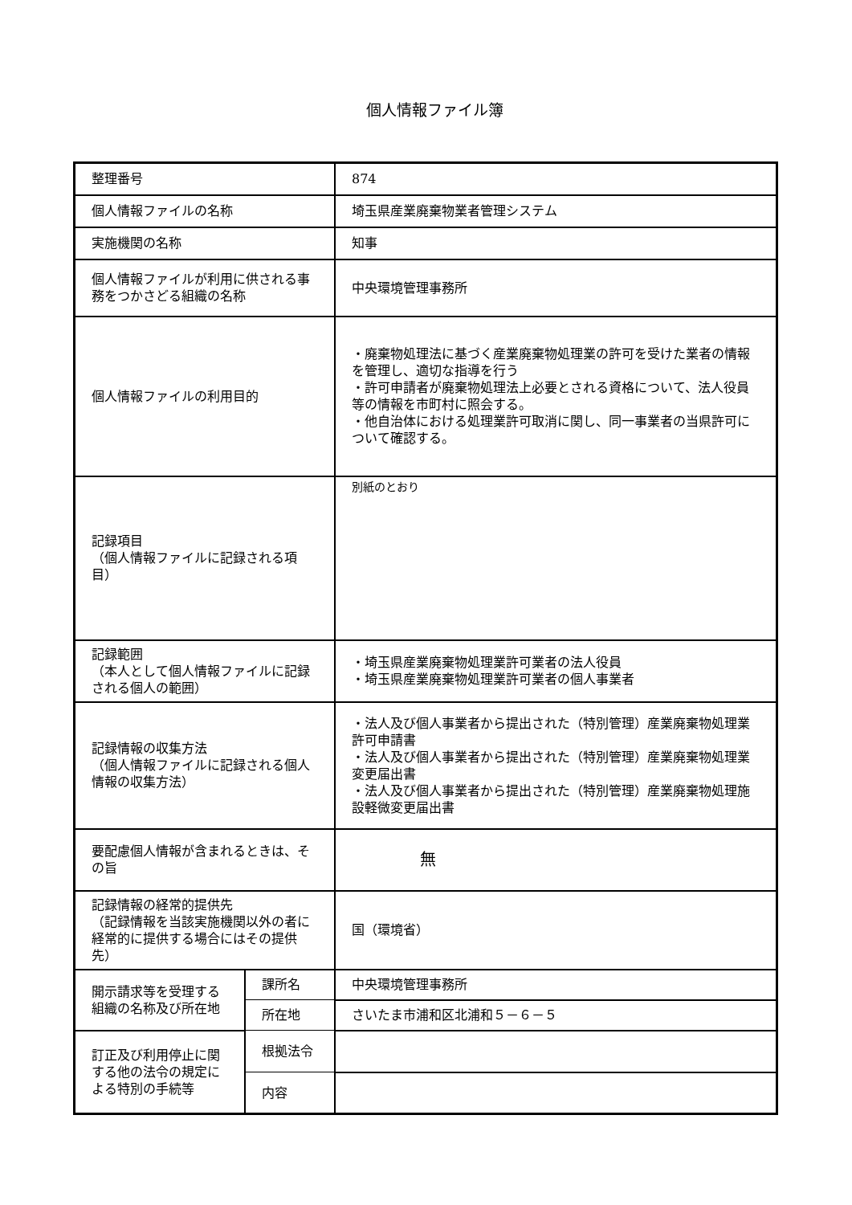個人情報ファイル簿
| 整理番号 | | 874 |
| 個人情報ファイルの名称 | | 埼玉県産業廃棄物業者管理システム |
| 実施機関の名称 | | 知事 |
| 個人情報ファイルが利用に供される事務をつかさどる組織の名称 | | 中央環境管理事務所 |
| 個人情報ファイルの利用目的 | | ・廃棄物処理法に基づく産業廃棄物処理業の許可を受けた業者の情報を管理し、適切な指導を行う ・許可申請者が廃棄物処理法上必要とされる資格について、法人役員等の情報を市町村に照会する。 ・他自治体における処理業許可取消に関し、同一事業者の当県許可について確認する。 |
| 記録項目 （個人情報ファイルに記録される項目） | | 別紙のとおり |
| 記録範囲 （本人として個人情報ファイルに記録される個人の範囲） | | ・埼玉県産業廃棄物処理業許可業者の法人役員 ・埼玉県産業廃棄物処理業許可業者の個人事業者 |
| 記録情報の収集方法 （個人情報ファイルに記録される個人情報の収集方法） | | ・法人及び個人事業者から提出された（特別管理）産業廃棄物処理業許可申請書 ・法人及び個人事業者から提出された（特別管理）産業廃棄物処理業変更届出書 ・法人及び個人事業者から提出された（特別管理）産業廃棄物処理施設軽微変更届出書 |
| 要配慮個人情報が含まれるときは、その旨 | | 無 |
| 記録情報の経常的提供先 （記録情報を当該実施機関以外の者に経常的に提供する場合にはその提供先） | | 国（環境省） |
| 開示請求等を受理する組織の名称及び所在地 | 課所名 | 中央環境管理事務所 |
| | 所在地 | さいたま市浦和区北浦和５－６－５ |
| 訂正及び利用停止に関する他の法令の規定による特別の手続等 | 根拠法令 | |
| | 内容 | |